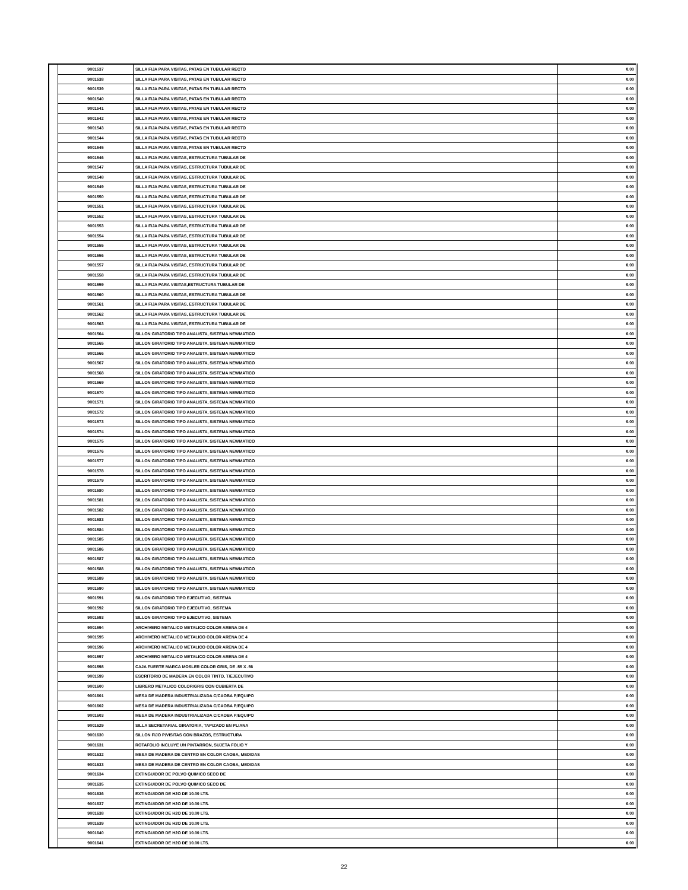| | 9001537 | SILLA FIJA PARA VISITAS, PATAS EN TUBULAR RECTO | 0.00 |
| | 9001538 | SILLA FIJA PARA VISITAS, PATAS EN TUBULAR RECTO | 0.00 |
| | 9001539 | SILLA FIJA PARA VISITAS, PATAS EN TUBULAR RECTO | 0.00 |
| | 9001540 | SILLA FIJA PARA VISITAS, PATAS EN TUBULAR RECTO | 0.00 |
| | 9001541 | SILLA FIJA PARA VISITAS, PATAS EN TUBULAR RECTO | 0.00 |
| | 9001542 | SILLA FIJA PARA VISITAS, PATAS EN TUBULAR RECTO | 0.00 |
| | 9001543 | SILLA FIJA PARA VISITAS, PATAS EN TUBULAR RECTO | 0.00 |
| | 9001544 | SILLA FIJA PARA VISITAS, PATAS EN TUBULAR RECTO | 0.00 |
| | 9001545 | SILLA FIJA PARA VISITAS, PATAS EN TUBULAR RECTO | 0.00 |
| | 9001546 | SILLA FIJA PARA VISITAS, ESTRUCTURA TUBULAR DE | 0.00 |
| | 9001547 | SILLA FIJA PARA VISITAS, ESTRUCTURA TUBULAR DE | 0.00 |
| | 9001548 | SILLA FIJA PARA VISITAS, ESTRUCTURA TUBULAR DE | 0.00 |
| | 9001549 | SILLA FIJA PARA VISITAS, ESTRUCTURA TUBULAR DE | 0.00 |
| | 9001550 | SILLA FIJA PARA VISITAS, ESTRUCTURA TUBULAR DE | 0.00 |
| | 9001551 | SILLA FIJA PARA VISITAS, ESTRUCTURA TUBULAR DE | 0.00 |
| | 9001552 | SILLA FIJA PARA VISITAS, ESTRUCTURA TUBULAR DE | 0.00 |
| | 9001553 | SILLA FIJA PARA VISITAS, ESTRUCTURA TUBULAR DE | 0.00 |
| | 9001554 | SILLA FIJA PARA VISITAS, ESTRUCTURA TUBULAR DE | 0.00 |
| | 9001555 | SILLA FIJA PARA VISITAS, ESTRUCTURA TUBULAR DE | 0.00 |
| | 9001556 | SILLA FIJA PARA VISITAS, ESTRUCTURA TUBULAR DE | 0.00 |
| | 9001557 | SILLA FIJA PARA VISITAS, ESTRUCTURA TUBULAR DE | 0.00 |
| | 9001558 | SILLA FIJA PARA VISITAS, ESTRUCTURA TUBULAR DE | 0.00 |
| | 9001559 | SILLA FIJA PARA VISITAS,ESTRUCTURA TUBULAR DE | 0.00 |
| | 9001560 | SILLA FIJA PARA VISITAS, ESTRUCTURA TUBULAR DE | 0.00 |
| | 9001561 | SILLA FIJA PARA VISITAS, ESTRUCTURA TUBULAR DE | 0.00 |
| | 9001562 | SILLA FIJA PARA VISITAS, ESTRUCTURA TUBULAR DE | 0.00 |
| | 9001563 | SILLA FIJA PARA VISITAS, ESTRUCTURA TUBULAR DE | 0.00 |
| | 9001564 | SILLON GIRATORIO TIPO ANALISTA, SISTEMA NEWMATICO | 0.00 |
| | 9001565 | SILLON GIRATORIO TIPO ANALISTA, SISTEMA NEWMATICO | 0.00 |
| | 9001566 | SILLON GIRATORIO TIPO ANALISTA, SISTEMA NEWMATICO | 0.00 |
| | 9001567 | SILLON GIRATORIO TIPO ANALISTA, SISTEMA NEWMATICO | 0.00 |
| | 9001568 | SILLON GIRATORIO TIPO ANALISTA, SISTEMA NEWMATICO | 0.00 |
| | 9001569 | SILLON GIRATORIO TIPO ANALISTA, SISTEMA NEWMATICO | 0.00 |
| | 9001570 | SILLON GIRATORIO TIPO ANALISTA, SISTEMA NEWMATICO | 0.00 |
| | 9001571 | SILLON GIRATORIO TIPO ANALISTA, SISTEMA NEWMATICO | 0.00 |
| | 9001572 | SILLON GIRATORIO TIPO ANALISTA, SISTEMA NEWMATICO | 0.00 |
| | 9001573 | SILLON GIRATORIO TIPO ANALISTA, SISTEMA NEWMATICO | 0.00 |
| | 9001574 | SILLON GIRATORIO TIPO ANALISTA, SISTEMA NEWMATICO | 0.00 |
| | 9001575 | SILLON GIRATORIO TIPO ANALISTA, SISTEMA NEWMATICO | 0.00 |
| | 9001576 | SILLON GIRATORIO TIPO ANALISTA, SISTEMA NEWMATICO | 0.00 |
| | 9001577 | SILLON GIRATORIO TIPO ANALISTA, SISTEMA NEWMATICO | 0.00 |
| | 9001578 | SILLON GIRATORIO TIPO ANALISTA, SISTEMA NEWMATICO | 0.00 |
| | 9001579 | SILLON GIRATORIO TIPO ANALISTA, SISTEMA NEWMATICO | 0.00 |
| | 9001580 | SILLON GIRATORIO TIPO ANALISTA, SISTEMA NEWMATICO | 0.00 |
| | 9001581 | SILLON GIRATORIO TIPO ANALISTA, SISTEMA NEWMATICO | 0.00 |
| | 9001582 | SILLON GIRATORIO TIPO ANALISTA, SISTEMA NEWMATICO | 0.00 |
| | 9001583 | SILLON GIRATORIO TIPO ANALISTA, SISTEMA NEWMATICO | 0.00 |
| | 9001584 | SILLON GIRATORIO TIPO ANALISTA, SISTEMA NEWMATICO | 0.00 |
| | 9001585 | SILLON GIRATORIO TIPO ANALISTA, SISTEMA NEWMATICO | 0.00 |
| | 9001586 | SILLON GIRATORIO TIPO ANALISTA, SISTEMA NEWMATICO | 0.00 |
| | 9001587 | SILLON GIRATORIO TIPO ANALISTA, SISTEMA NEWMATICO | 0.00 |
| | 9001588 | SILLON GIRATORIO TIPO ANALISTA, SISTEMA NEWMATICO | 0.00 |
| | 9001589 | SILLON GIRATORIO TIPO ANALISTA, SISTEMA NEWMATICO | 0.00 |
| | 9001590 | SILLON GIRATORIO TIPO ANALISTA, SISTEMA NEWMATICO | 0.00 |
| | 9001591 | SILLON GIRATORIO TIPO EJECUTIVO, SISTEMA | 0.00 |
| | 9001592 | SILLON GIRATORIO TIPO EJECUTIVO, SISTEMA | 0.00 |
| | 9001593 | SILLON GIRATORIO TIPO EJECUTIVO, SISTEMA | 0.00 |
| | 9001594 | ARCHIVERO METALICO METALICO COLOR ARENA DE 4 | 0.00 |
| | 9001595 | ARCHIVERO METALICO METALICO COLOR ARENA DE 4 | 0.00 |
| | 9001596 | ARCHIVERO METALICO METALICO COLOR ARENA DE 4 | 0.00 |
| | 9001597 | ARCHIVERO METALICO METALICO COLOR ARENA DE 4 | 0.00 |
| | 9001598 | CAJA FUERTE MARCA MOSLER COLOR GRIS, DE .55 X .56 | 0.00 |
| | 9001599 | ESCRITORIO DE MADERA EN COLOR TINTO, T/EJECUTIVO | 0.00 |
| | 9001600 | LIBRERO METALICO COLOR/GRIS CON CUBIERTA DE | 0.00 |
| | 9001601 | MESA DE MADERA INDUSTRIALIZADA C/CAOBA P/EQUIPO | 0.00 |
| | 9001602 | MESA DE MADERA INDUSTRIALIZADA C/CAOBA P/EQUIPO | 0.00 |
| | 9001603 | MESA DE MADERA INDUSTRIALIZADA C/CAOBA P/EQUIPO | 0.00 |
| | 9001629 | SILLA SECRETARIAL GIRATORIA, TAPIZADO EN PLIANA | 0.00 |
| | 9001630 | SILLON FIJO P/VISITAS CON BRAZOS, ESTRUCTURA | 0.00 |
| | 9001631 | ROTAFOLIO INCLUYE UN PINTARRON, SUJETA FOLIO Y | 0.00 |
| | 9001632 | MESA DE MADERA DE CENTRO EN COLOR CAOBA, MEDIDAS | 0.00 |
| | 9001633 | MESA DE MADERA DE CENTRO EN COLOR CAOBA, MEDIDAS | 0.00 |
| | 9001634 | EXTINGUIDOR DE POLVO QUIMICO SECO DE | 0.00 |
| | 9001635 | EXTINGUIDOR DE POLVO QUIMICO SECO DE | 0.00 |
| | 9001636 | EXTINGUIDOR DE H2O DE 10.00 LTS. | 0.00 |
| | 9001637 | EXTINGUIDOR DE H2O DE 10.00 LTS. | 0.00 |
| | 9001638 | EXTINGUIDOR DE H2O DE 10.00 LTS. | 0.00 |
| | 9001639 | EXTINGUIDOR DE H2O DE 10.00 LTS. | 0.00 |
| | 9001640 | EXTINGUIDOR DE H2O DE 10.00 LTS. | 0.00 |
| | 9001641 | EXTINGUIDOR DE H2O DE 10.00 LTS. | 0.00 |
22